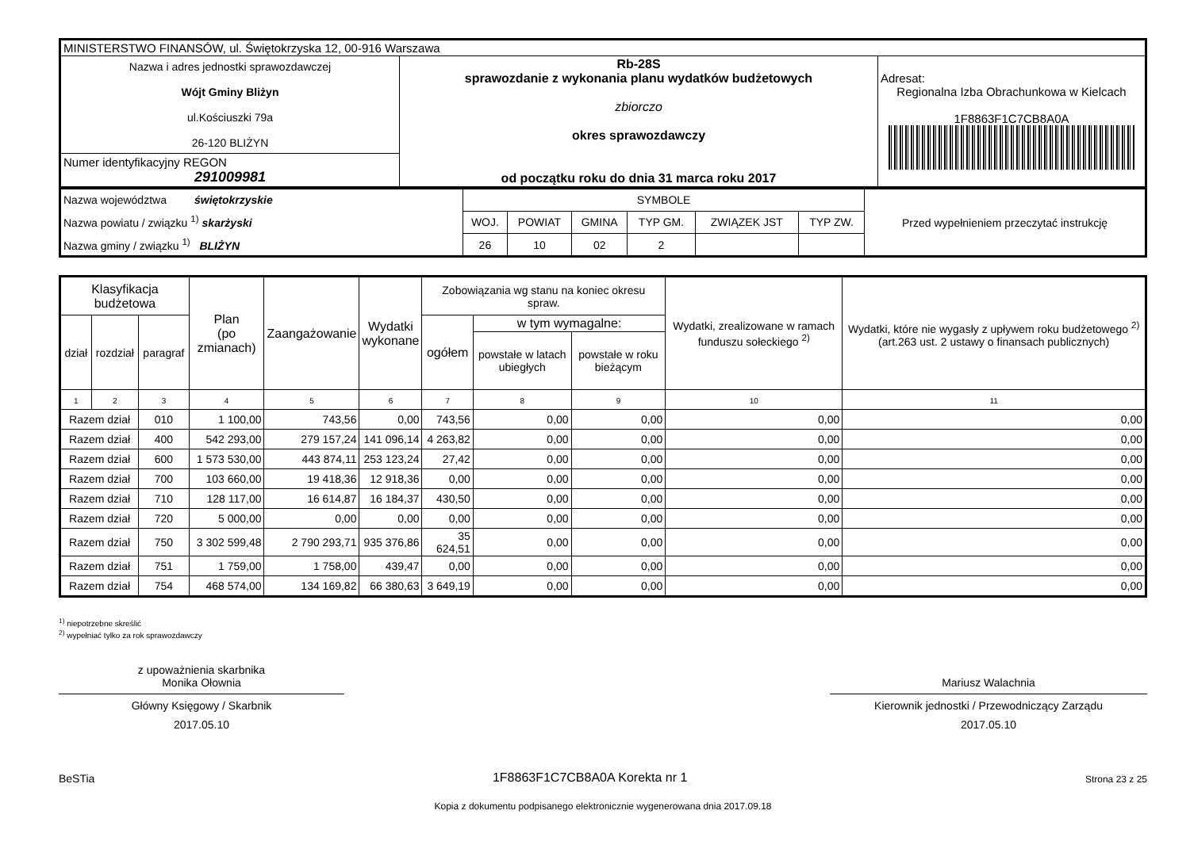| MINISTERSTWO FINANSÓW, ul. Świętokrzyska 12, 00-916 Warszawa | | |
| Nazwa i adres jednostki sprawozdawczej Wójt Gminy Bliżyn ul.Kościuszki 79a 26-120 BLIŻYN | Rb-28S sprawozdanie z wykonania planu wydatków budżetowych zbiorczo okres sprawozdawczy od początku roku do dnia 31 marca roku 2017 | Adresat: Regionalna Izba Obrachunkowa w Kielcach 1F8863F1C7CB8A0A |
| Numer identyfikacyjny REGON 291009981 | | |
| Nazwa województwa świętokrzyskie Nazwa powiatu / związku <sup>1)</sup> skarżyski Nazwa gminy / związku <sup>1)</sup> BLIŻYN | SYMBOLE | | | | | | Przed wypełnieniem przeczytać instrukcję |
| | WOJ. | POWIAT | GMINA | TYP GM. | ZWIĄZEK JST | TYP ZW. | |
| | 26 | 10 | 02 | 2 | | | |
| Klasyfikacja budżetowa | | | Plan (po zmianach) | Zaangażowanie | Wydatki wykonane | Zobowiązania wg stanu na koniec okresu spraw. | | | Wydatki, zrealizowane w ramach funduszu sołeckiego <sup>2)</sup> | Wydatki, które nie wygasły z upływem roku budżetowego <sup>2)</sup> (art.263 ust. 2 ustawy o finansach publicznych) |
| --- | --- | --- | --- | --- | --- | --- | --- | --- | --- | --- |
| dział | rozdział | paragraf | | | | ogółem | w tym wymagalne: | | | |
| | | | | | | | powstałe w latach ubiegłych | powstałe w roku bieżącym | | |
| 1 | 2 | 3 | 4 | 5 | 6 | 7 | 8 | 9 | 10 | 11 |
| Razem dział | | 010 | 1 100,00 | 743,56 | 0,00 | 743,56 | 0,00 | 0,00 | 0,00 | 0,00 |
| Razem dział | | 400 | 542 293,00 | 279 157,24 | 141 096,14 | 4 263,82 | 0,00 | 0,00 | 0,00 | 0,00 |
| Razem dział | | 600 | 1 573 530,00 | 443 874,11 | 253 123,24 | 27,42 | 0,00 | 0,00 | 0,00 | 0,00 |
| Razem dział | | 700 | 103 660,00 | 19 418,36 | 12 918,36 | 0,00 | 0,00 | 0,00 | 0,00 | 0,00 |
| Razem dział | | 710 | 128 117,00 | 16 614,87 | 16 184,37 | 430,50 | 0,00 | 0,00 | 0,00 | 0,00 |
| Razem dział | | 720 | 5 000,00 | 0,00 | 0,00 | 0,00 | 0,00 | 0,00 | 0,00 | 0,00 |
| Razem dział | | 750 | 3 302 599,48 | 2 790 293,71 | 935 376,86 | 35 624,51 | 0,00 | 0,00 | 0,00 | 0,00 |
| Razem dział | | 751 | 1 759,00 | 1 758,00 | 439,47 | 0,00 | 0,00 | 0,00 | 0,00 | 0,00 |
| Razem dział | | 754 | 468 574,00 | 134 169,82 | 66 380,63 | 3 649,19 | 0,00 | 0,00 | 0,00 | 0,00 |
<sup>1)</sup> niepotrzebne skreślić
<sup>2)</sup> wypełniać tylko za rok sprawozdawczy
z upoważnienia skarbnika
Monika Ołownia
Główny Księgowy / Skarbnik
2017.05.10
Mariusz Walachnia
Kierownik jednostki / Przewodniczący Zarządu
2017.05.10
BeSTia 1F8863F1C7CB8A0A Korekta nr 1 Strona 23 z 25
Kopia z dokumentu podpisanego elektronicznie wygenerowana dnia 2017.09.18